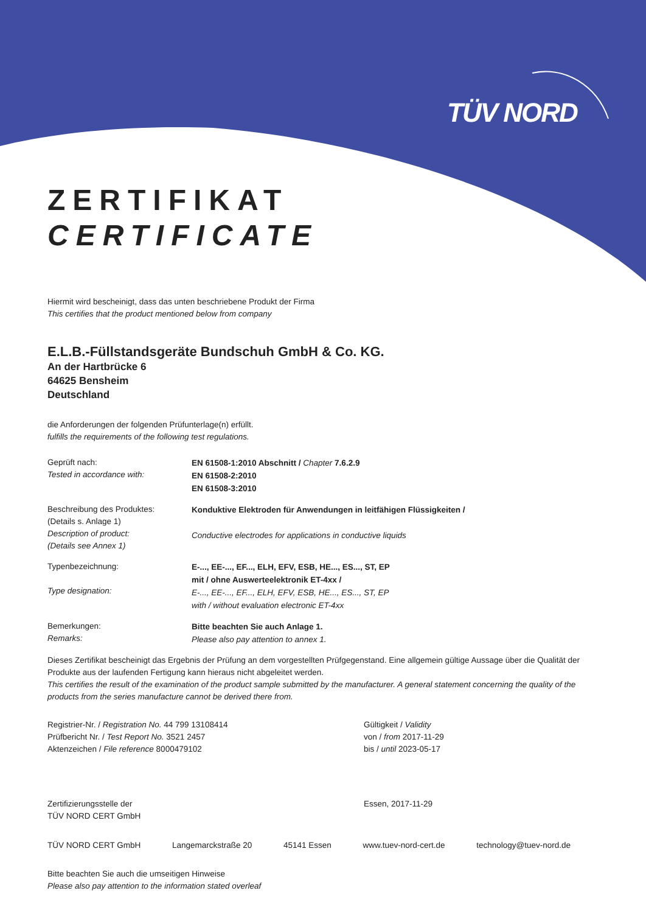TÜV NORD
ZERTIFIKAT
CERTIFICATE
Hiermit wird bescheinigt, dass das unten beschriebene Produkt der Firma
This certifies that the product mentioned below from company
E.L.B.-Füllstandsgeräte Bundschuh GmbH & Co. KG.
An der Hartbrücke 6
64625 Bensheim
Deutschland
die Anforderungen der folgenden Prüfunterlage(n) erfüllt.
fulfills the requirements of the following test regulations.
Geprüft nach:
Tested in accordance with:
EN 61508-1:2010 Abschnitt / Chapter 7.6.2.9
EN 61508-2:2010
EN 61508-3:2010
Beschreibung des Produktes:
(Details s. Anlage 1)
Description of product:
(Details see Annex 1)
Konduktive Elektroden für Anwendungen in leitfähigen Flüssigkeiten /
Conductive electrodes for applications in conductive liquids
Typenbezeichnung:
Type designation:
E-..., EE-..., EF..., ELH, EFV, ESB, HE..., ES..., ST, EP
mit / ohne Auswerteelektronik ET-4xx /
E-..., EE-..., EF..., ELH, EFV, ESB, HE..., ES..., ST, EP
with / without evaluation electronic ET-4xx
Bemerkungen:
Remarks:
Bitte beachten Sie auch Anlage 1.
Please also pay attention to annex 1.
Dieses Zertifikat bescheinigt das Ergebnis der Prüfung an dem vorgestellten Prüfgegenstand. Eine allgemein gültige Aussage über die Qualität der Produkte aus der laufenden Fertigung kann hieraus nicht abgeleitet werden.
This certifies the result of the examination of the product sample submitted by the manufacturer. A general statement concerning the quality of the products from the series manufacture cannot be derived there from.
Registrier-Nr. / Registration No. 44 799 13108414
Prüfbericht Nr. / Test Report No. 3521 2457
Aktenzeichen / File reference 8000479102
Gültigkeit / Validity
von / from 2017-11-29
bis / until 2023-05-17
Zertifizierungsstelle der
TÜV NORD CERT GmbH
Essen, 2017-11-29
TÜV NORD CERT GmbH Langemarckstraße 20 45141 Essen www.tuev-nord-cert.de technology@tuev-nord.de
Bitte beachten Sie auch die umseitigen Hinweise
Please also pay attention to the information stated overleaf